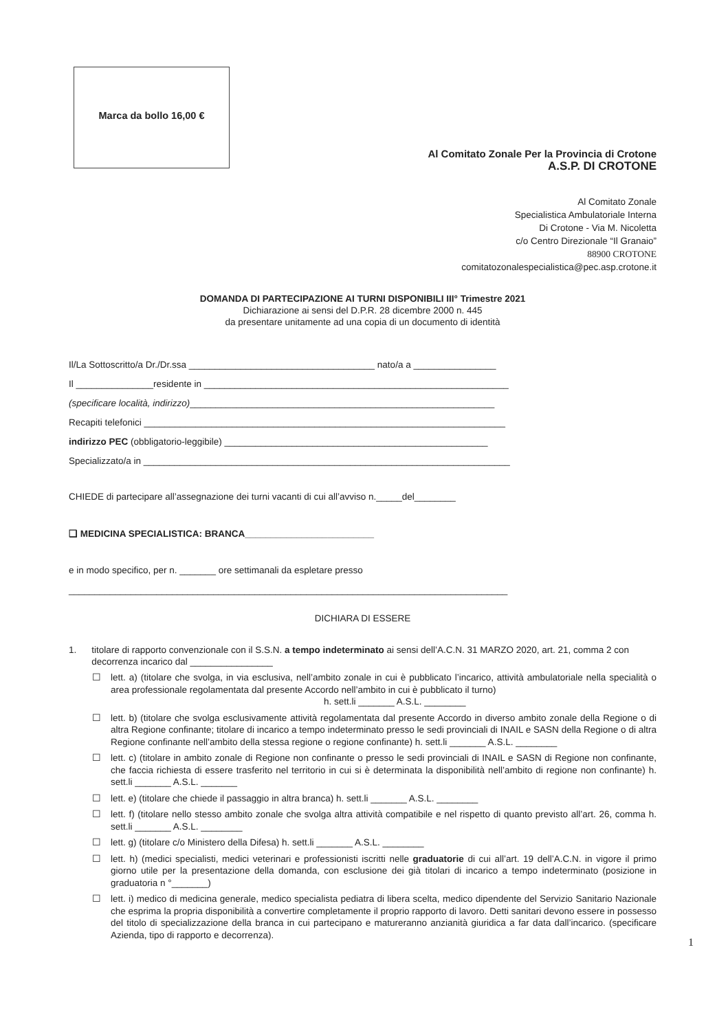Marca da bollo 16,00 €
Al Comitato Zonale Per la Provincia di Crotone
A.S.P. DI CROTONE
Al Comitato Zonale
Specialistica Ambulatoriale Interna
Di Crotone - Via M. Nicoletta
c/o Centro Direzionale “Il Granaio”
88900 CROTONE
comitatozonalespecialistica@pec.asp.crotone.it
DOMANDA DI PARTECIPAZIONE AI TURNI DISPONIBILI III° Trimestre 2021
Dichiarazione ai sensi del D.P.R. 28 dicembre 2000 n. 445
da presentare unitamente ad una copia di un documento di identità
Il/La Sottoscritto/a Dr./Dr.ssa ____________________________________ nato/a a ________________
Il _______________residente in ___________________________________________________________
(specificare località, indirizzo)___________________________________________________________
Recapiti telefonici ______________________________________________________________________
indirizzo PEC (obbligatorio-leggibile) ___________________________________________________
Specializzato/a in _______________________________________________________________________
CHIEDE di partecipare all’assegnazione dei turni vacanti di cui all’avviso n._____del________
❑ MEDICINA SPECIALISTICA: BRANCA_________________________
e in modo specifico, per n. _______ ore settimanali da espletare presso
_____________________________________________________________________________________
DICHIARA DI ESSERE
1. titolare di rapporto convenzionale con il S.S.N. a tempo indeterminato ai sensi dell’A.C.N. 31 MARZO 2020, art. 21, comma 2 con decorrenza incarico dal ________________
☐ lett. a) (titolare che svolga, in via esclusiva, nell’ambito zonale in cui è pubblicato l’incarico, attività ambulatoriale nella specialità o area professionale regolamentata dal presente Accordo nell’ambito in cui è pubblicato il turno)
h. sett.li _______ A.S.L. ________
☐ lett. b) (titolare che svolga esclusivamente attività regolamentata dal presente Accordo in diverso ambito zonale della Regione o di altra Regione confinante; titolare di incarico a tempo indeterminato presso le sedi provinciali di INAIL e SASN della Regione o di altra Regione confinante nell’ambito della stessa regione o regione confinante) h. sett.li _______ A.S.L. ________
☐ lett. c) (titolare in ambito zonale di Regione non confinante o presso le sedi provinciali di INAIL e SASN di Regione non confinante, che faccia richiesta di essere trasferito nel territorio in cui si è determinata la disponibilità nell’ambito di regione non confinante) h. sett.li _______ A.S.L. _______
☐ lett. e) (titolare che chiede il passaggio in altra branca) h. sett.li _______ A.S.L. ________
☐ lett. f) (titolare nello stesso ambito zonale che svolga altra attività compatibile e nel rispetto di quanto previsto all’art. 26, comma h. sett.li _______ A.S.L. ________
☐ lett. g) (titolare c/o Ministero della Difesa) h. sett.li _______ A.S.L. ________
☐ lett. h) (medici specialisti, medici veterinari e professionisti iscritti nelle graduatorie di cui all’art. 19 dell’A.C.N. in vigore il primo giorno utile per la presentazione della domanda, con esclusione dei già titolari di incarico a tempo indeterminato (posizione in graduatoria n °_______)
☐ lett. i) medico di medicina generale, medico specialista pediatra di libera scelta, medico dipendente del Servizio Sanitario Nazionale che esprima la propria disponibilità a convertire completamente il proprio rapporto di lavoro. Detti sanitari devono essere in possesso del titolo di specializzazione della branca in cui partecipano e matureranno anzianità giuridica a far data dall’incarico. (specificare Azienda, tipo di rapporto e decorrenza).
1